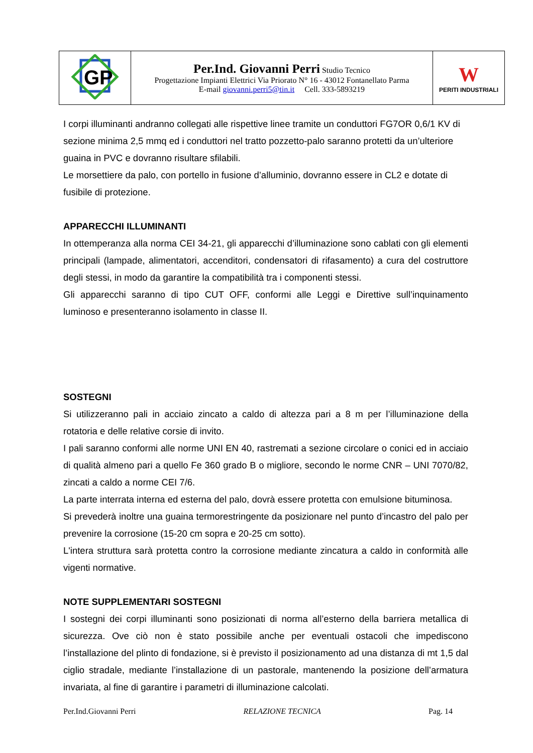| GP | Per.Ind. Giovanni Perri Studio Tecnico Progettazione Impianti Elettrici Via Priorato N° 16 - 43012 Fontanellato Parma E-mail giovanni.perri5@tin.it Cell. 333-5893219 | W PERITI INDUSTRIALI |
I corpi illuminanti andranno collegati alle rispettive linee tramite un conduttori FG7OR 0,6/1 KV di sezione minima 2,5 mmq ed i conduttori nel tratto pozzetto-palo saranno protetti da un’ulteriore guaina in PVC e dovranno risultare sfilabili.
Le morsettiere da palo, con portello in fusione d’alluminio, dovranno essere in CL2 e dotate di fusibile di protezione.
APPARECCHI ILLUMINANTI
In ottemperanza alla norma CEI 34-21, gli apparecchi d’illuminazione sono cablati con gli elementi principali (lampade, alimentatori, accenditori, condensatori di rifasamento) a cura del costruttore degli stessi, in modo da garantire la compatibilità tra i componenti stessi.
Gli apparecchi saranno di tipo CUT OFF, conformi alle Leggi e Direttive sull’inquinamento luminoso e presenteranno isolamento in classe II.
SOSTEGNI
Si utilizzeranno pali in acciaio zincato a caldo di altezza pari a 8 m per l’illuminazione della rotatoria e delle relative corsie di invito.
I pali saranno conformi alle norme UNI EN 40, rastremati a sezione circolare o conici ed in acciaio di qualità almeno pari a quello Fe 360 grado B o migliore, secondo le norme CNR – UNI 7070/82, zincati a caldo a norme CEI 7/6.
La parte interrata interna ed esterna del palo, dovrà essere protetta con emulsione bituminosa.
Si prevederà inoltre una guaina termorestringente da posizionare nel punto d’incastro del palo per prevenire la corrosione (15-20 cm sopra e 20-25 cm sotto).
L'intera struttura sarà protetta contro la corrosione mediante zincatura a caldo in conformità alle vigenti normative.
NOTE SUPPLEMENTARI SOSTEGNI
I sostegni dei corpi illuminanti sono posizionati di norma all’esterno della barriera metallica di sicurezza. Ove ciò non è stato possibile anche per eventuali ostacoli che impediscono l’installazione del plinto di fondazione, si è previsto il posizionamento ad una distanza di mt 1,5 dal ciglio stradale, mediante l’installazione di un pastorale, mantenendo la posizione dell’armatura invariata, al fine di garantire i parametri di illuminazione calcolati.
Per.Ind.Giovanni Perri RELAZIONE TECNICA Pag. 14